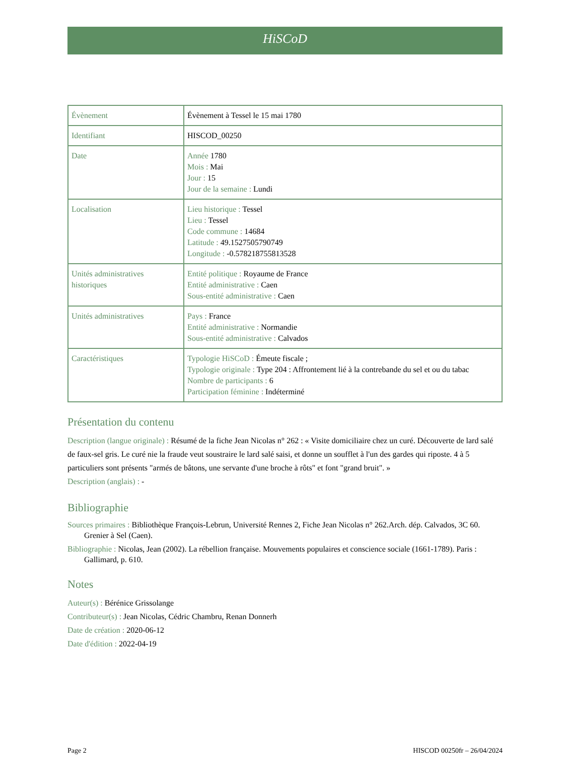HiSCoD
| Évènement | Évènement à Tessel le 15 mai 1780 |
| Identifiant | HISCOD_00250 |
| Date | Année 1780 Mois : Mai Jour : 15 Jour de la semaine : Lundi |
| Localisation | Lieu historique : Tessel Lieu : Tessel Code commune : 14684 Latitude : 49.1527505790749 Longitude : -0.578218755813528 |
| Unités administratives historiques | Entité politique : Royaume de France Entité administrative : Caen Sous-entité administrative : Caen |
| Unités administratives | Pays : France Entité administrative : Normandie Sous-entité administrative : Calvados |
| Caractéristiques | Typologie HiSCoD : Émeute fiscale ; Typologie originale : Type 204 : Affrontement lié à la contrebande du sel et ou du tabac Nombre de participants : 6 Participation féminine : Indéterminé |
Présentation du contenu
Description (langue originale) : Résumé de la fiche Jean Nicolas n° 262 : « Visite domiciliaire chez un curé. Découverte de lard salé de faux-sel gris. Le curé nie la fraude veut soustraire le lard salé saisi, et donne un soufflet à l'un des gardes qui riposte. 4 à 5 particuliers sont présents "armés de bâtons, une servante d'une broche à rôts" et font "grand bruit". »
Description (anglais) : -
Bibliographie
Sources primaires : Bibliothèque François-Lebrun, Université Rennes 2, Fiche Jean Nicolas n° 262.Arch. dép. Calvados, 3C 60. Grenier à Sel (Caen).
Bibliographie : Nicolas, Jean (2002). La rébellion française. Mouvements populaires et conscience sociale (1661-1789). Paris : Gallimard, p. 610.
Notes
Auteur(s) : Bérénice Grissolange
Contributeur(s) : Jean Nicolas, Cédric Chambru, Renan Donnerh
Date de création : 2020-06-12
Date d'édition : 2022-04-19
Page 2 HISCOD 00250fr – 26/04/2024